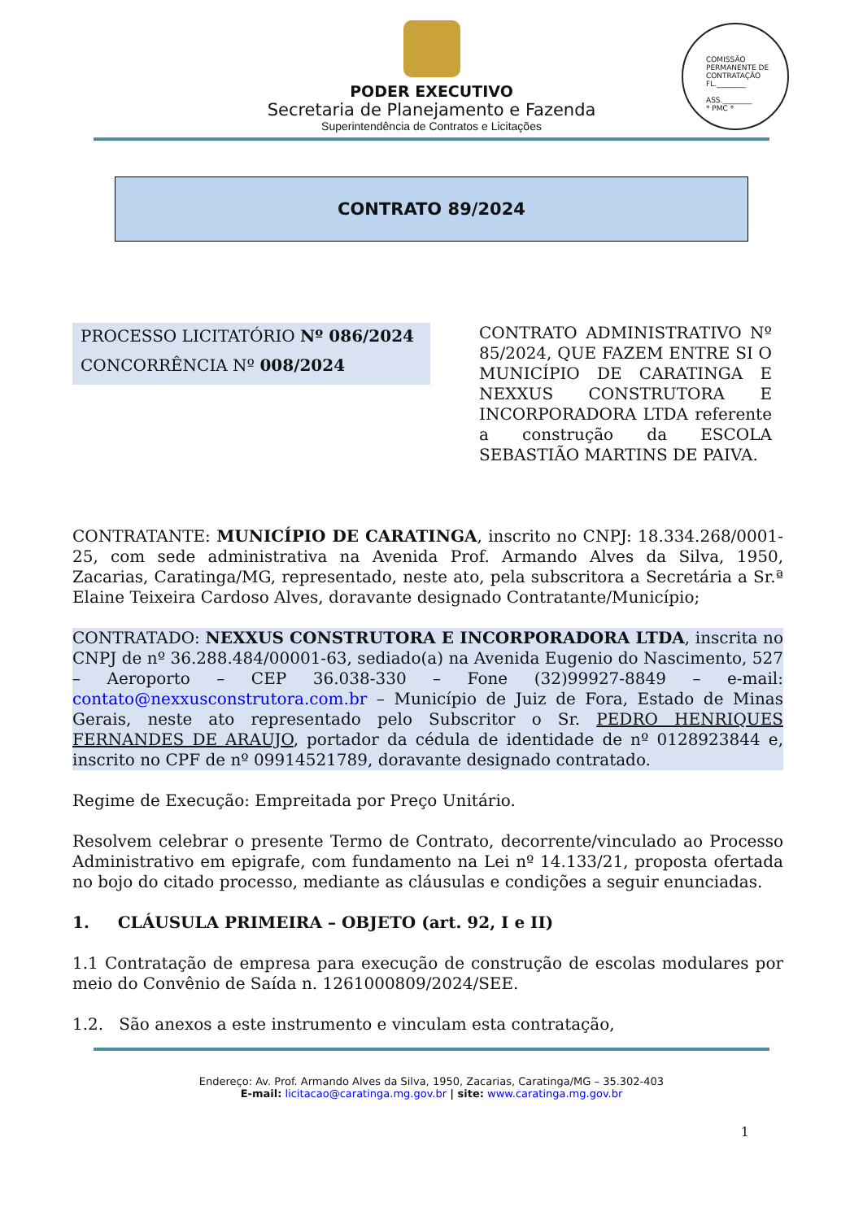PODER EXECUTIVO
Secretaria de Planejamento e Fazenda
Superintendência de Contratos e Licitações
COMISSÃO PERMANENTE DE CONTRATAÇÃO
FL.________
ASS.________
* PMC *
CONTRATO 89/2024
PROCESSO LICITATÓRIO Nº 086/2024
CONCORRÊNCIA Nº 008/2024
CONTRATO ADMINISTRATIVO Nº 85/2024, QUE FAZEM ENTRE SI O MUNICÍPIO DE CARATINGA E NEXXUS CONSTRUTORA E INCORPORADORA LTDA referente a construção da ESCOLA SEBASTIÃO MARTINS DE PAIVA.
CONTRATANTE: MUNICÍPIO DE CARATINGA, inscrito no CNPJ: 18.334.268/0001-25, com sede administrativa na Avenida Prof. Armando Alves da Silva, 1950, Zacarias, Caratinga/MG, representado, neste ato, pela subscritora a Secretária a Sr.ª Elaine Teixeira Cardoso Alves, doravante designado Contratante/Município;
CONTRATADO: NEXXUS CONSTRUTORA E INCORPORADORA LTDA, inscrita no CNPJ de nº 36.288.484/00001-63, sediado(a) na Avenida Eugenio do Nascimento, 527 – Aeroporto – CEP 36.038-330 – Fone (32)99927-8849 – e-mail: contato@nexxusconstrutora.com.br – Município de Juiz de Fora, Estado de Minas Gerais, neste ato representado pelo Subscritor o Sr. PEDRO HENRIQUES FERNANDES DE ARAUJO, portador da cédula de identidade de nº 0128923844 e, inscrito no CPF de nº 09914521789, doravante designado contratado.
Regime de Execução: Empreitada por Preço Unitário.
Resolvem celebrar o presente Termo de Contrato, decorrente/vinculado ao Processo Administrativo em epigrafe, com fundamento na Lei nº 14.133/21, proposta ofertada no bojo do citado processo, mediante as cláusulas e condições a seguir enunciadas.
1. CLÁUSULA PRIMEIRA – OBJETO (art. 92, I e II)
1.1 Contratação de empresa para execução de construção de escolas modulares por meio do Convênio de Saída n. 1261000809/2024/SEE.
1.2. São anexos a este instrumento e vinculam esta contratação,
Endereço: Av. Prof. Armando Alves da Silva, 1950, Zacarias, Caratinga/MG – 35.302-403
E-mail: licitacao@caratinga.mg.gov.br | site: www.caratinga.mg.gov.br
1